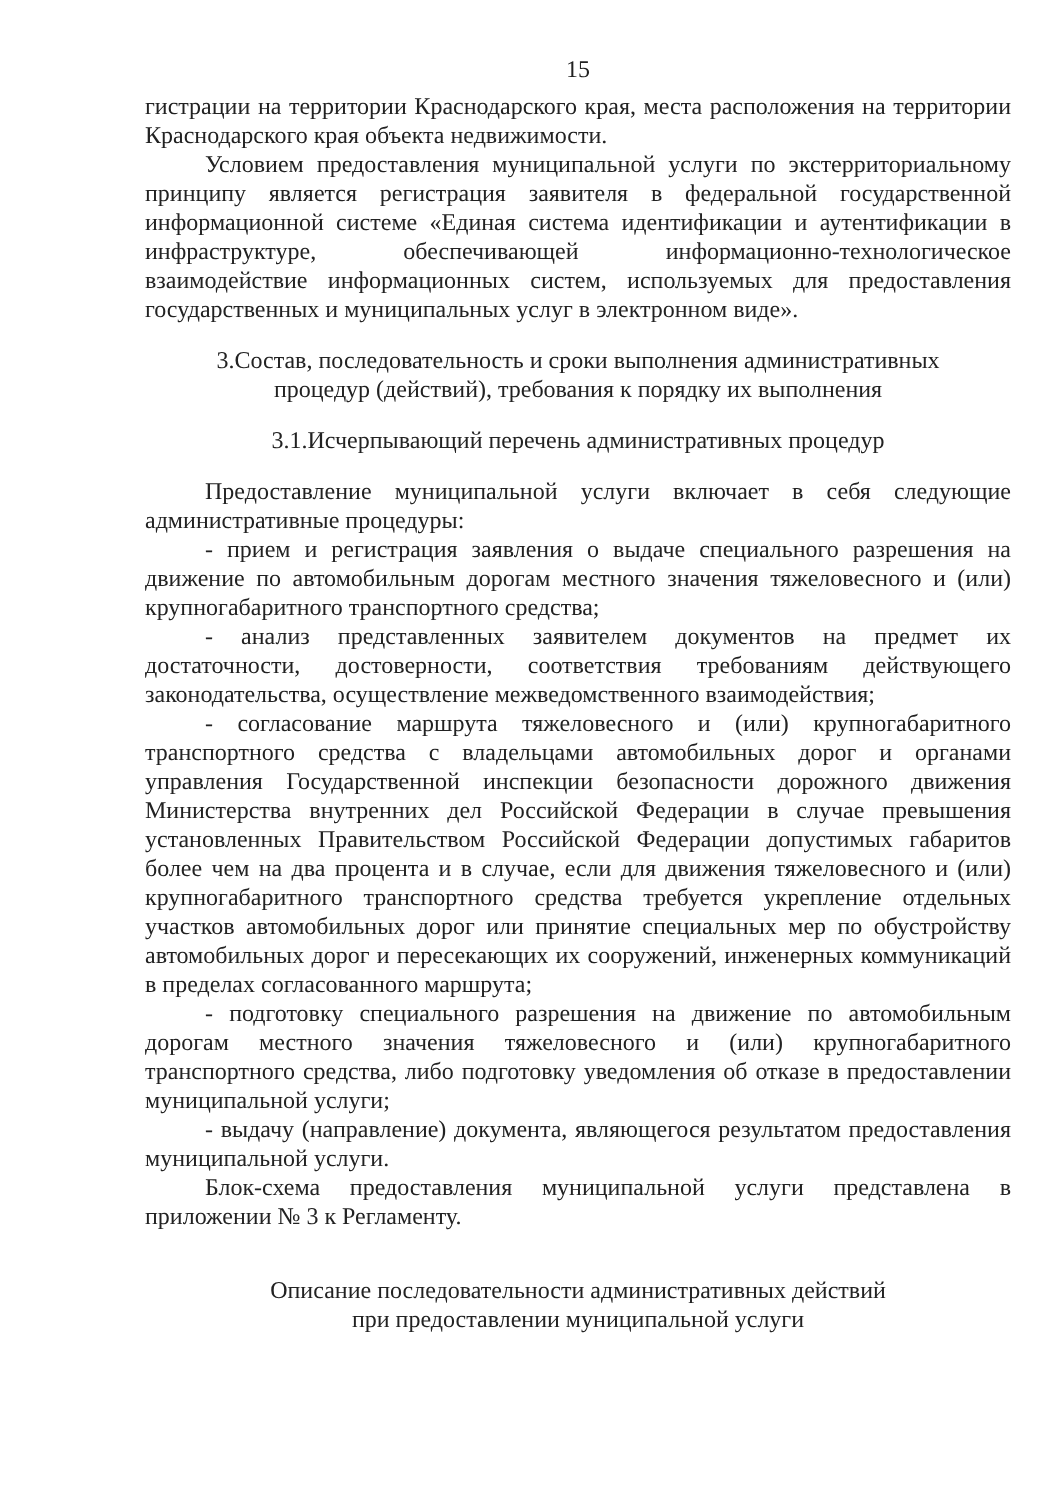15
гистрации на территории Краснодарского края, места расположения на территории Краснодарского края объекта недвижимости.
Условием предоставления муниципальной услуги по экстерриториальному принципу является регистрация заявителя в федеральной государственной информационной системе «Единая система идентификации и аутентификации в инфраструктуре, обеспечивающей информационно-технологическое взаимодействие информационных систем, используемых для предоставления государственных и муниципальных услуг в электронном виде».
3.Состав, последовательность и сроки выполнения административных
процедур (действий), требования к порядку их выполнения
3.1.Исчерпывающий перечень административных процедур
Предоставление муниципальной услуги включает в себя следующие административные процедуры:
- прием и регистрация заявления о выдаче специального разрешения на движение по автомобильным дорогам местного значения тяжеловесного и (или) крупногабаритного транспортного средства;
- анализ представленных заявителем документов на предмет их достаточности, достоверности, соответствия требованиям действующего законодательства, осуществление межведомственного взаимодействия;
- согласование маршрута тяжеловесного и (или) крупногабаритного транспортного средства с владельцами автомобильных дорог и органами управления Государственной инспекции безопасности дорожного движения Министерства внутренних дел Российской Федерации в случае превышения установленных Правительством Российской Федерации допустимых габаритов более чем на два процента и в случае, если для движения тяжеловесного и (или) крупногабаритного транспортного средства требуется укрепление отдельных участков автомобильных дорог или принятие специальных мер по обустройству автомобильных дорог и пересекающих их сооружений, инженерных коммуникаций в пределах согласованного маршрута;
- подготовку специального разрешения на движение по автомобильным дорогам местного значения тяжеловесного и (или) крупногабаритного транспортного средства, либо подготовку уведомления об отказе в предоставлении муниципальной услуги;
- выдачу (направление) документа, являющегося результатом предоставления муниципальной услуги.
Блок-схема предоставления муниципальной услуги представлена в приложении № 3 к Регламенту.
Описание последовательности административных действий
при предоставлении муниципальной услуги